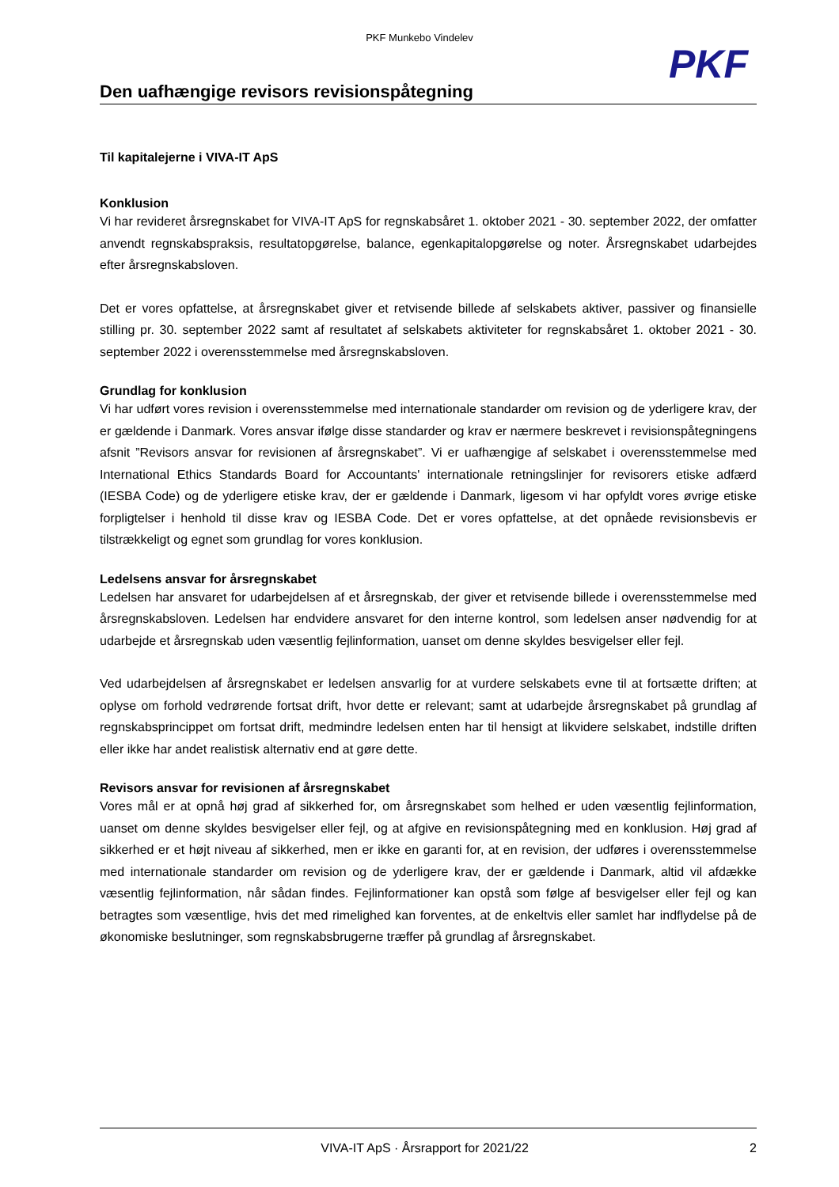PKF Munkebo Vindelev
PKF
Den uafhængige revisors revisionspåtegning
Til kapitalejerne i VIVA-IT ApS
Konklusion
Vi har revideret årsregnskabet for VIVA-IT ApS for regnskabsåret 1. oktober 2021 - 30. september 2022, der omfatter anvendt regnskabspraksis, resultatopgørelse, balance, egenkapitalopgørelse og noter. Årsregnskabet udarbejdes efter årsregnskabsloven.
Det er vores opfattelse, at årsregnskabet giver et retvisende billede af selskabets aktiver, passiver og finansielle stilling pr. 30. september 2022 samt af resultatet af selskabets aktiviteter for regnskabsåret 1. oktober 2021 - 30. september 2022 i overensstemmelse med årsregnskabsloven.
Grundlag for konklusion
Vi har udført vores revision i overensstemmelse med internationale standarder om revision og de yderligere krav, der er gældende i Danmark. Vores ansvar ifølge disse standarder og krav er nærmere beskrevet i revisionspåtegningens afsnit ”Revisors ansvar for revisionen af årsregnskabet”. Vi er uafhængige af selskabet i overensstemmelse med International Ethics Standards Board for Accountants' internationale retningslinjer for revisorers etiske adfærd (IESBA Code) og de yderligere etiske krav, der er gældende i Danmark, ligesom vi har opfyldt vores øvrige etiske forpligtelser i henhold til disse krav og IESBA Code. Det er vores opfattelse, at det opnåede revisionsbevis er tilstrækkeligt og egnet som grundlag for vores konklusion.
Ledelsens ansvar for årsregnskabet
Ledelsen har ansvaret for udarbejdelsen af et årsregnskab, der giver et retvisende billede i overensstemmelse med årsregnskabsloven. Ledelsen har endvidere ansvaret for den interne kontrol, som ledelsen anser nødvendig for at udarbejde et årsregnskab uden væsentlig fejlinformation, uanset om denne skyldes besvigelser eller fejl.
Ved udarbejdelsen af årsregnskabet er ledelsen ansvarlig for at vurdere selskabets evne til at fortsætte driften; at oplyse om forhold vedrørende fortsat drift, hvor dette er relevant; samt at udarbejde årsregnskabet på grundlag af regnskabsprincippet om fortsat drift, medmindre ledelsen enten har til hensigt at likvidere selskabet, indstille driften eller ikke har andet realistisk alternativ end at gøre dette.
Revisors ansvar for revisionen af årsregnskabet
Vores mål er at opnå høj grad af sikkerhed for, om årsregnskabet som helhed er uden væsentlig fejlinformation, uanset om denne skyldes besvigelser eller fejl, og at afgive en revisionspåtegning med en konklusion. Høj grad af sikkerhed er et højt niveau af sikkerhed, men er ikke en garanti for, at en revision, der udføres i overensstemmelse med internationale standarder om revision og de yderligere krav, der er gældende i Danmark, altid vil afdække væsentlig fejlinformation, når sådan findes. Fejlinformationer kan opstå som følge af besvigelser eller fejl og kan betragtes som væsentlige, hvis det med rimelighed kan forventes, at de enkeltvis eller samlet har indflydelse på de økonomiske beslutninger, som regnskabsbrugerne træffer på grundlag af årsregnskabet.
VIVA-IT ApS · Årsrapport for 2021/22 2